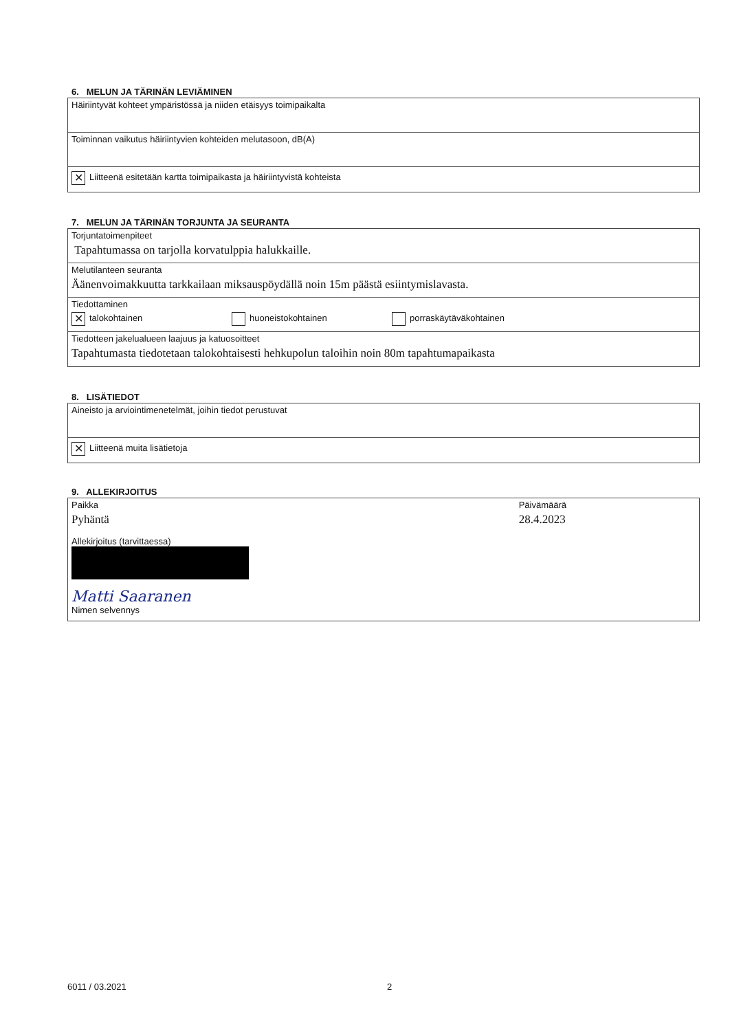6. MELUN JA TÄRINÄN LEVIÄMINEN
Häiriintyvät kohteet ympäristössä ja niiden etäisyys toimipaikalta
Toiminnan vaikutus häiriintyvien kohteiden melutasoon, dB(A)
✕ Liitteenä esitetään kartta toimipaikasta ja häiriintyvistä kohteista
7. MELUN JA TÄRINÄN TORJUNTA JA SEURANTA
Torjuntatoimenpiteet
Tapahtumassa on tarjolla korvatulppia halukkaille.
Melutilanteen seuranta
Äänenvoimakkuutta tarkkailaan miksauspöydällä noin 15m päästä esiintymislavasta.
Tiedottaminen
✕ talokohtainen huoneistokohtainen porraskäytäväkohtainen
Tiedotteen jakelualueen laajuus ja katuosoitteet
Tapahtumasta tiedotetaan talokohtaisesti hehkupolun taloihin noin 80m tapahtumapaikasta
8. LISÄTIEDOT
Aineisto ja arviointimenetelmät, joihin tiedot perustuvat
✕ Liitteenä muita lisätietoja
9. ALLEKIRJOITUS
Paikka
Pyhäntä
Päivämäärä
28.4.2023
Allekirjoitus (tarvittaessa)
Matti Saaranen
Nimen selvennys
6011 / 03.2021 2